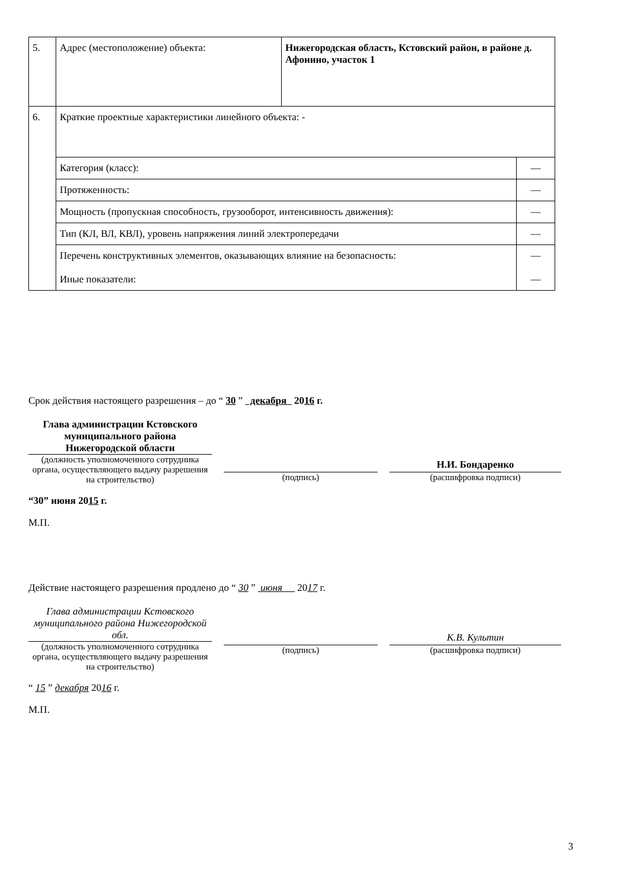| 5. | Адрес (местоположение) объекта: | Нижегородская область, Кстовский район, в районе д. Афонино, участок 1 | |
| 6. | Краткие проектные характеристики линейного объекта: - | | |
| | Категория (класс): | | — |
| | Протяженность: | | — |
| | Мощность (пропускная способность, грузооборот, интенсивность движения): | | — |
| | Тип (КЛ, ВЛ, КВЛ), уровень напряжения линий электропередачи | | — |
| | Перечень конструктивных элементов, оказывающих влияние на безопасность: Иные показатели: | | — — |
Срок действия настоящего разрешения – до “ 30 ” декабря 2016 г.
Глава администрации Кстовского муниципального района Нижегородской области
(должность уполномоченного сотрудника органа, осуществляющего выдачу разрешения на строительство)
(подпись)
Н.И. Бондаренко
(расшифровка подписи)
“30” июня 2015 г.
М.П.
Действие настоящего разрешения продлено до “ 30 ” июня 2017 г.
Глава администрации Кстовского муниципального района Нижегородской обл.
(должность уполномоченного сотрудника органа, осуществляющего выдачу разрешения на строительство)
(подпись)
К.В. Культин
(расшифровка подписи)
“ 15 ” декабря 2016 г.
М.П.
3